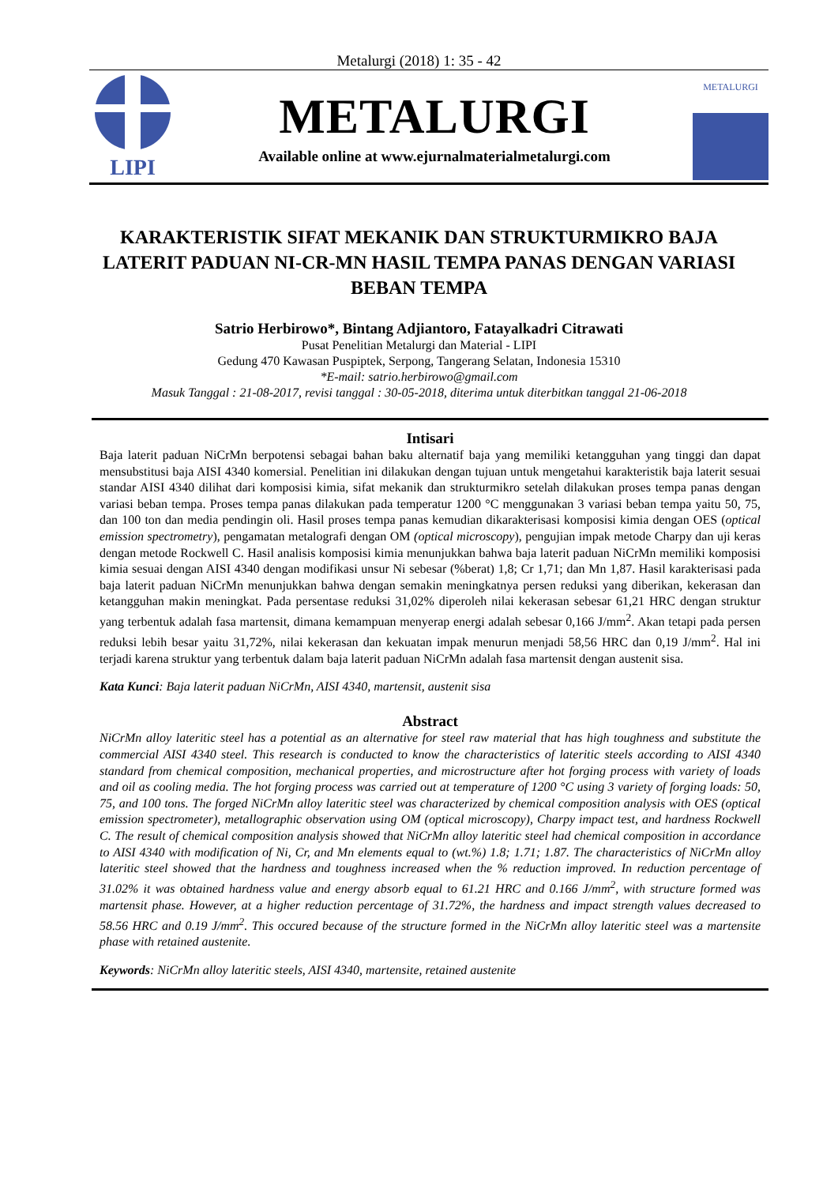Metalurgi (2018) 1: 35 - 42
LIPI
METALURGI
Available online at www.ejurnalmaterialmetalurgi.com
METALURGI
KARAKTERISTIK SIFAT MEKANIK DAN STRUKTURMIKRO BAJA LATERIT PADUAN NI-CR-MN HASIL TEMPA PANAS DENGAN VARIASI BEBAN TEMPA
Satrio Herbirowo*, Bintang Adjiantoro, Fatayalkadri Citrawati
Pusat Penelitian Metalurgi dan Material - LIPI
Gedung 470 Kawasan Puspiptek, Serpong, Tangerang Selatan, Indonesia 15310
*E-mail: satrio.herbirowo@gmail.com
Masuk Tanggal : 21-08-2017, revisi tanggal : 30-05-2018, diterima untuk diterbitkan tanggal 21-06-2018
Intisari
Baja laterit paduan NiCrMn berpotensi sebagai bahan baku alternatif baja yang memiliki ketangguhan yang tinggi dan dapat mensubstitusi baja AISI 4340 komersial. Penelitian ini dilakukan dengan tujuan untuk mengetahui karakteristik baja laterit sesuai standar AISI 4340 dilihat dari komposisi kimia, sifat mekanik dan strukturmikro setelah dilakukan proses tempa panas dengan variasi beban tempa. Proses tempa panas dilakukan pada temperatur 1200 °C menggunakan 3 variasi beban tempa yaitu 50, 75, dan 100 ton dan media pendingin oli. Hasil proses tempa panas kemudian dikarakterisasi komposisi kimia dengan OES (optical emission spectrometry), pengamatan metalografi dengan OM (optical microscopy), pengujian impak metode Charpy dan uji keras dengan metode Rockwell C. Hasil analisis komposisi kimia menunjukkan bahwa baja laterit paduan NiCrMn memiliki komposisi kimia sesuai dengan AISI 4340 dengan modifikasi unsur Ni sebesar (%berat) 1,8; Cr 1,71; dan Mn 1,87. Hasil karakterisasi pada baja laterit paduan NiCrMn menunjukkan bahwa dengan semakin meningkatnya persen reduksi yang diberikan, kekerasan dan ketangguhan makin meningkat. Pada persentase reduksi 31,02% diperoleh nilai kekerasan sebesar 61,21 HRC dengan struktur yang terbentuk adalah fasa martensit, dimana kemampuan menyerap energi adalah sebesar 0,166 J/mm<sup>2</sup>. Akan tetapi pada persen reduksi lebih besar yaitu 31,72%, nilai kekerasan dan kekuatan impak menurun menjadi 58,56 HRC dan 0,19 J/mm<sup>2</sup>. Hal ini terjadi karena struktur yang terbentuk dalam baja laterit paduan NiCrMn adalah fasa martensit dengan austenit sisa.
Kata Kunci: Baja laterit paduan NiCrMn, AISI 4340, martensit, austenit sisa
Abstract
NiCrMn alloy lateritic steel has a potential as an alternative for steel raw material that has high toughness and substitute the commercial AISI 4340 steel. This research is conducted to know the characteristics of lateritic steels according to AISI 4340 standard from chemical composition, mechanical properties, and microstructure after hot forging process with variety of loads and oil as cooling media. The hot forging process was carried out at temperature of 1200 °C using 3 variety of forging loads: 50, 75, and 100 tons. The forged NiCrMn alloy lateritic steel was characterized by chemical composition analysis with OES (optical emission spectrometer), metallographic observation using OM (optical microscopy), Charpy impact test, and hardness Rockwell C. The result of chemical composition analysis showed that NiCrMn alloy lateritic steel had chemical composition in accordance to AISI 4340 with modification of Ni, Cr, and Mn elements equal to (wt.%) 1.8; 1.71; 1.87. The characteristics of NiCrMn alloy lateritic steel showed that the hardness and toughness increased when the % reduction improved. In reduction percentage of 31.02% it was obtained hardness value and energy absorb equal to 61.21 HRC and 0.166 J/mm<sup>2</sup>, with structure formed was martensit phase. However, at a higher reduction percentage of 31.72%, the hardness and impact strength values decreased to 58.56 HRC and 0.19 J/mm<sup>2</sup>. This occured because of the structure formed in the NiCrMn alloy lateritic steel was a martensite phase with retained austenite.
Keywords: NiCrMn alloy lateritic steels, AISI 4340, martensite, retained austenite